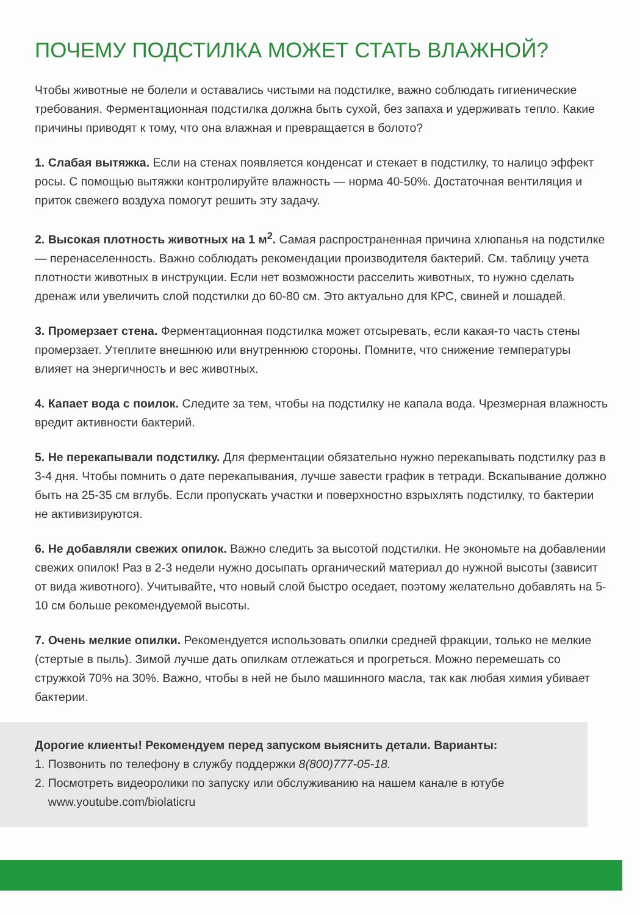ПОЧЕМУ ПОДСТИЛКА МОЖЕТ СТАТЬ ВЛАЖНОЙ?
Чтобы животные не болели и оставались чистыми на подстилке, важно соблюдать гигиенические требования. Ферментационная подстилка должна быть сухой, без запаха и удерживать тепло. Какие причины приводят к тому, что она влажная и превращается в болото?
1. Слабая вытяжка. Если на стенах появляется конденсат и стекает в подстилку, то налицо эффект росы. С помощью вытяжки контролируйте влажность — норма 40-50%. Достаточная вентиляция и приток свежего воздуха помогут решить эту задачу.
2. Высокая плотность животных на 1 м<sup>2</sup>. Самая распространенная причина хлюпанья на подстилке — перенаселенность. Важно соблюдать рекомендации производителя бактерий. См. таблицу учета плотности животных в инструкции. Если нет возможности расселить животных, то нужно сделать дренаж или увеличить слой подстилки до 60-80 см. Это актуально для КРС, свиней и лошадей.
3. Промерзает стена. Ферментационная подстилка может отсыревать, если какая-то часть стены промерзает. Утеплите внешнюю или внутреннюю стороны. Помните, что снижение температуры влияет на энергичность и вес животных.
4. Капает вода с поилок. Следите за тем, чтобы на подстилку не капала вода. Чрезмерная влажность вредит активности бактерий.
5. Не перекапывали подстилку. Для ферментации обязательно нужно перекапывать подстилку раз в 3-4 дня. Чтобы помнить о дате перекапывания, лучше завести график в тетради. Вскапывание должно быть на 25-35 см вглубь. Если пропускать участки и поверхностно взрыхлять подстилку, то бактерии не активизируются.
6. Не добавляли свежих опилок. Важно следить за высотой подстилки. Не экономьте на добавлении свежих опилок! Раз в 2-3 недели нужно досыпать органический материал до нужной высоты (зависит от вида животного). Учитывайте, что новый слой быстро оседает, поэтому желательно добавлять на 5-10 см больше рекомендуемой высоты.
7. Очень мелкие опилки. Рекомендуется использовать опилки средней фракции, только не мелкие (стертые в пыль). Зимой лучше дать опилкам отлежаться и прогреться. Можно перемешать со стружкой 70% на 30%. Важно, чтобы в ней не было машинного масла, так как любая химия убивает бактерии.
Дорогие клиенты! Рекомендуем перед запуском выяснить детали. Варианты:
1. Позвонить по телефону в службу поддержки 8(800)777-05-18.
2. Посмотреть видеоролики по запуску или обслуживанию на нашем канале в ютубе
www.youtube.com/biolaticru